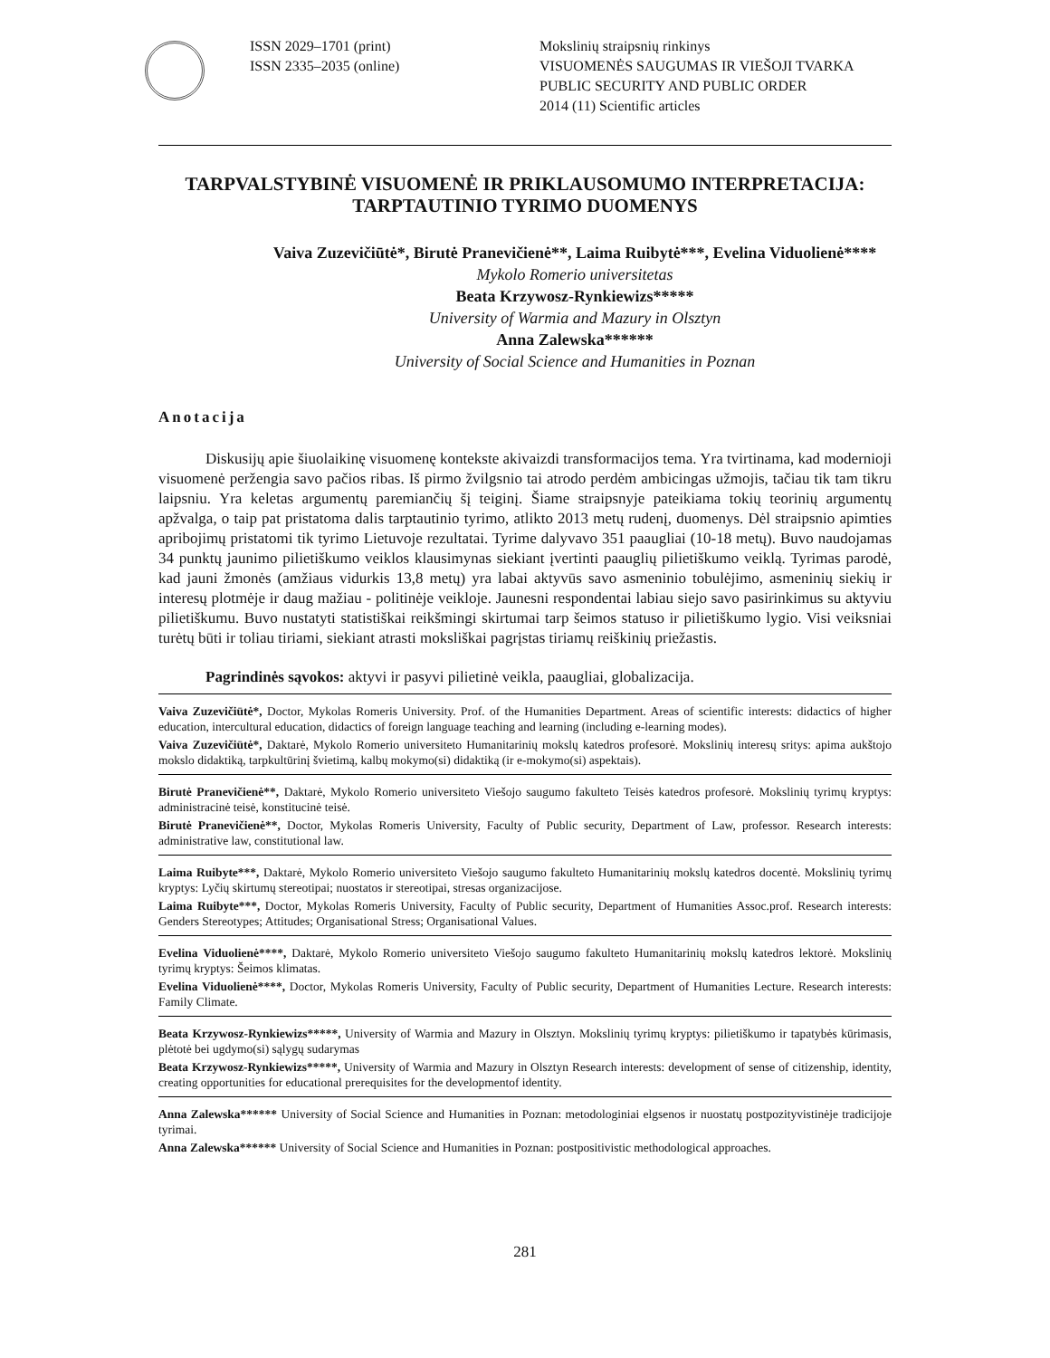ISSN 2029–1701 (print)
ISSN 2335–2035 (online)
Mokslinių straipsnių rinkinys
VISUOMENĖS SAUGUMAS IR VIEŠOJI TVARKA
PUBLIC SECURITY AND PUBLIC ORDER
2014 (11) Scientific articles
TARPVALSTYBINĖ VISUOMENĖ IR PRIKLAUSOMUMO INTERPRETACIJA: TARPTAUTINIO TYRIMO DUOMENYS
Vaiva Zuzevičiūtė*, Birutė Pranevičienė**, Laima Ruibytė***, Evelina Viduolienė****
Mykolo Romerio universitetas
Beata Krzywosz-Rynkiewizs*****
University of Warmia and Mazury in Olsztyn
Anna Zalewska******
University of Social Science and Humanities in Poznan
Anotacija
Diskusijų apie šiuolaikinę visuomenę kontekste akivaizdi transformacijos tema. Yra tvirtinama, kad modernioji visuomenė peržengia savo pačios ribas. Iš pirmo žvilgsnio tai atrodo perdėm ambicingas užmojis, tačiau tik tam tikru laipsniu. Yra keletas argumentų paremiančių šį teiginį. Šiame straipsnyje pateikiama tokių teorinių argumentų apžvalga, o taip pat pristatoma dalis tarptautinio tyrimo, atlikto 2013 metų rudenį, duomenys. Dėl straipsnio apimties apribojimų pristatomi tik tyrimo Lietuvoje rezultatai. Tyrime dalyvavo 351 paaugliai (10-18 metų). Buvo naudojamas 34 punktų jaunimo pilietiškumo veiklos klausimynas siekiant įvertinti paauglių pilietiškumo veiklą. Tyrimas parodė, kad jauni žmonės (amžiaus vidurkis 13,8 metų) yra labai aktyvūs savo asmeninio tobulėjimo, asmeninių siekių ir interesų plotmėje ir daug mažiau - politinėje veikloje. Jaunesni respondentai labiau siejo savo pasirinkimus su aktyviu pilietiškumu. Buvo nustatyti statistiškai reikšmingi skirtumai tarp šeimos statuso ir pilietiškumo lygio. Visi veiksniai turėtų būti ir toliau tiriami, siekiant atrasti moksliškai pagrįstas tiriamų reiškinių priežastis.
Pagrindinės sąvokos: aktyvi ir pasyvi pilietinė veikla, paaugliai, globalizacija.
Vaiva Zuzevičiūtė*, Doctor, Mykolas Romeris University. Prof. of the Humanities Department. Areas of scientific interests: didactics of higher education, intercultural education, didactics of foreign language teaching and learning (including e-learning modes).
Vaiva Zuzevičiūtė*, Daktarė, Mykolo Romerio universiteto Humanitarinių mokslų katedros profesorė. Mokslinių interesų sritys: apima aukštojo mokslo didaktiką, tarpkultūrinį švietimą, kalbų mokymo(si) didaktiką (ir e-mokymo(si) aspektais).
Birutė Pranevičienė**, Daktarė, Mykolo Romerio universiteto Viešojo saugumo fakulteto Teisės katedros profesorė. Mokslinių tyrimų kryptys: administracinė teisė, konstitucinė teisė.
Birutė Pranevičienė**, Doctor, Mykolas Romeris University, Faculty of Public security, Department of Law, professor. Research interests: administrative law, constitutional law.
Laima Ruibyte***, Daktarė, Mykolo Romerio universiteto Viešojo saugumo fakulteto Humanitarinių mokslų katedros docentė. Mokslinių tyrimų kryptys: Lyčių skirtumų stereotipai; nuostatos ir stereotipai, stresas organizacijose.
Laima Ruibyte***, Doctor, Mykolas Romeris University, Faculty of Public security, Department of Humanities Assoc.prof. Research interests: Genders Stereotypes; Attitudes; Organisational Stress; Organisational Values.
Evelina Viduolienė****, Daktarė, Mykolo Romerio universiteto Viešojo saugumo fakulteto Humanitarinių mokslų katedros lektorė. Mokslinių tyrimų kryptys: Šeimos klimatas.
Evelina Viduolienė****, Doctor, Mykolas Romeris University, Faculty of Public security, Department of Humanities Lecture. Research interests: Family Climate.
Beata Krzywosz-Rynkiewizs*****, University of Warmia and Mazury in Olsztyn. Mokslinių tyrimų kryptys: pilietiškumo ir tapatybės kūrimasis, plėtotė bei ugdymo(si) sąlygų sudarymas
Beata Krzywosz-Rynkiewizs*****, University of Warmia and Mazury in Olsztyn Research interests: development of sense of citizenship, identity, creating opportunities for educational prerequisites for the developmentof identity.
Anna Zalewska****** University of Social Science and Humanities in Poznan: metodologiniai elgsenos ir nuostatų postpozityvistinėje tradicijoje tyrimai.
Anna Zalewska****** University of Social Science and Humanities in Poznan: postpositivistic methodological approaches.
281